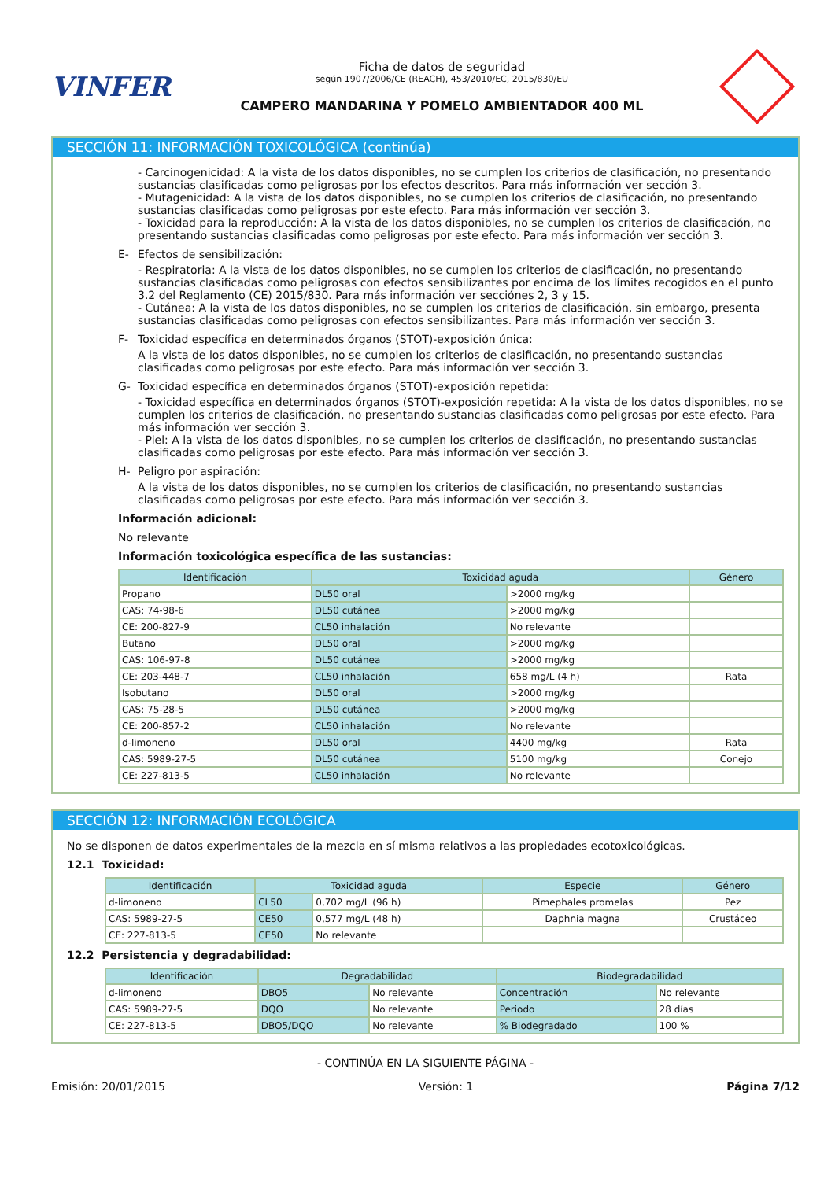VINFER
Ficha de datos de seguridad
según 1907/2006/CE (REACH), 453/2010/EC, 2015/830/EU
CAMPERO MANDARINA Y POMELO AMBIENTADOR 400 ML
SECCIÓN 11: INFORMACIÓN TOXICOLÓGICA (continúa)
- Carcinogenicidad: A la vista de los datos disponibles, no se cumplen los criterios de clasificación, no presentando sustancias clasificadas como peligrosas por los efectos descritos. Para más información ver sección 3.
- Mutagenicidad: A la vista de los datos disponibles, no se cumplen los criterios de clasificación, no presentando sustancias clasificadas como peligrosas por este efecto. Para más información ver sección 3.
- Toxicidad para la reproducción: A la vista de los datos disponibles, no se cumplen los criterios de clasificación, no presentando sustancias clasificadas como peligrosas por este efecto. Para más información ver sección 3.
E- Efectos de sensibilización:
- Respiratoria: A la vista de los datos disponibles, no se cumplen los criterios de clasificación, no presentando sustancias clasificadas como peligrosas con efectos sensibilizantes por encima de los límites recogidos en el punto 3.2 del Reglamento (CE) 2015/830. Para más información ver secciónes 2, 3 y 15.
- Cutánea: A la vista de los datos disponibles, no se cumplen los criterios de clasificación, sin embargo, presenta sustancias clasificadas como peligrosas con efectos sensibilizantes. Para más información ver sección 3.
F- Toxicidad específica en determinados órganos (STOT)-exposición única:
A la vista de los datos disponibles, no se cumplen los criterios de clasificación, no presentando sustancias clasificadas como peligrosas por este efecto. Para más información ver sección 3.
G- Toxicidad específica en determinados órganos (STOT)-exposición repetida:
- Toxicidad específica en determinados órganos (STOT)-exposición repetida: A la vista de los datos disponibles, no se cumplen los criterios de clasificación, no presentando sustancias clasificadas como peligrosas por este efecto. Para más información ver sección 3.
- Piel: A la vista de los datos disponibles, no se cumplen los criterios de clasificación, no presentando sustancias clasificadas como peligrosas por este efecto. Para más información ver sección 3.
H- Peligro por aspiración:
A la vista de los datos disponibles, no se cumplen los criterios de clasificación, no presentando sustancias clasificadas como peligrosas por este efecto. Para más información ver sección 3.
Información adicional:
No relevante
Información toxicológica específica de las sustancias:
| Identificación | Toxicidad aguda | | Género |
| --- | --- | --- | --- |
| Propano | DL50 oral | >2000 mg/kg | |
| CAS: 74-98-6 | DL50 cutánea | >2000 mg/kg | |
| CE: 200-827-9 | CL50 inhalación | No relevante | |
| Butano | DL50 oral | >2000 mg/kg | |
| CAS: 106-97-8 | DL50 cutánea | >2000 mg/kg | |
| CE: 203-448-7 | CL50 inhalación | 658 mg/L (4 h) | Rata |
| Isobutano | DL50 oral | >2000 mg/kg | |
| CAS: 75-28-5 | DL50 cutánea | >2000 mg/kg | |
| CE: 200-857-2 | CL50 inhalación | No relevante | |
| d-limoneno | DL50 oral | 4400 mg/kg | Rata |
| CAS: 5989-27-5 | DL50 cutánea | 5100 mg/kg | Conejo |
| CE: 227-813-5 | CL50 inhalación | No relevante | |
SECCIÓN 12: INFORMACIÓN ECOLÓGICA
No se disponen de datos experimentales de la mezcla en sí misma relativos a las propiedades ecotoxicológicas.
12.1 Toxicidad:
| Identificación | Toxicidad aguda | | Especie | Género |
| --- | --- | --- | --- | --- |
| d-limoneno | CL50 | 0,702 mg/L (96 h) | Pimephales promelas | Pez |
| CAS: 5989-27-5 | CE50 | 0,577 mg/L (48 h) | Daphnia magna | Crustáceo |
| CE: 227-813-5 | CE50 | No relevante | | |
12.2 Persistencia y degradabilidad:
| Identificación | Degradabilidad | | Biodegradabilidad | |
| --- | --- | --- | --- | --- |
| d-limoneno | DBO5 | No relevante | Concentración | No relevante |
| CAS: 5989-27-5 | DQO | No relevante | Periodo | 28 días |
| CE: 227-813-5 | DBO5/DQO | No relevante | % Biodegradado | 100 % |
- CONTINÚA EN LA SIGUIENTE PÁGINA -
Emisión: 20/01/2015 Versión: 1 Página 7/12